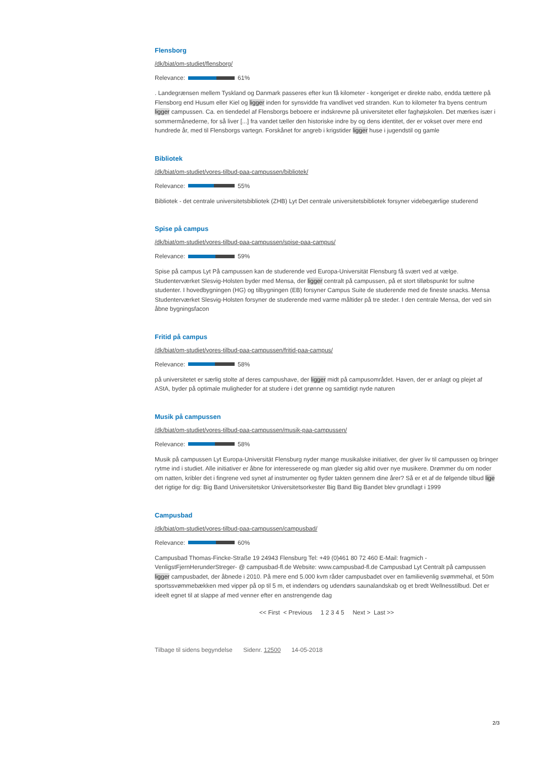Flensborg
/dk/biat/om-studiet/flensborg/
Relevance: 61%
. Landegrænsen mellem Tyskland og Danmark passeres efter kun få kilometer - kongeriget er direkte nabo, endda tættere på Flensborg end Husum eller Kiel og ligger inden for synsvidde fra vandlivet ved stranden. Kun to kilometer fra byens centrum ligger campussen. Ca. en tiendedel af Flensborgs beboere er indskrevne på universitetet eller faghøjskolen. Det mærkes især i sommermånederne, for så liver [...] fra vandet tæller den historiske indre by og dens identitet, der er vokset over mere end hundrede år, med til Flensborgs vartegn. Forskånet for angreb i krigstider ligger huse i jugendstil og gamle
Bibliotek
/dk/biat/om-studiet/vores-tilbud-paa-campussen/bibliotek/
Relevance: 55%
Bibliotek - det centrale universitetsbibliotek (ZHB) Lyt Det centrale universitetsbibliotek forsyner videbegærlige studerend
Spise på campus
/dk/biat/om-studiet/vores-tilbud-paa-campussen/spise-paa-campus/
Relevance: 59%
Spise på campus Lyt På campussen kan de studerende ved Europa-Universität Flensburg få svært ved at vælge. Studenterværket Slesvig-Holsten byder med Mensa, der ligger centralt på campussen, på et stort tilløbspunkt for sultne studenter. I hovedbygningen (HG) og tilbygningen (EB) forsyner Campus Suite de studerende med de fineste snacks. Mensa Studenterværket Slesvig-Holsten forsyner de studerende med varme måltider på tre steder. I den centrale Mensa, der ved sin åbne bygningsfacon
Fritid på campus
/dk/biat/om-studiet/vores-tilbud-paa-campussen/fritid-paa-campus/
Relevance: 58%
på universitetet er særlig stolte af deres campushave, der ligger midt på campusområdet. Haven, der er anlagt og plejet af AStA, byder på optimale muligheder for at studere i det grønne og samtidigt nyde naturen
Musik på campussen
/dk/biat/om-studiet/vores-tilbud-paa-campussen/musik-paa-campussen/
Relevance: 58%
Musik på campussen Lyt Europa-Universität Flensburg nyder mange musikalske initiativer, der giver liv til campussen og bringer rytme ind i studiet. Alle initiativer er åbne for interesserede og man glæder sig altid over nye musikere. Drømmer du om noder om natten, kribler det i fingrene ved synet af instrumenter og flyder takten gennem dine årer? Så er et af de følgende tilbud lige det rigtige for dig: Big Band Universitetskor Universitetsorkester Big Band Big Bandet blev grundlagt i 1999
Campusbad
/dk/biat/om-studiet/vores-tilbud-paa-campussen/campusbad/
Relevance: 60%
Campusbad Thomas-Fincke-Straße 19 24943 Flensburg Tel: +49 (0)461 80 72 460 E-Mail: fragmich -VenligstFjernHerunderStreger- @ campusbad-fl.de Website: www.campusbad-fl.de Campusbad Lyt Centralt på campussen ligger campusbadet, der åbnede i 2010. På mere end 5.000 kvm råder campusbadet over en familievenlig svømmehal, et 50m sportssvømmebækken med vipper på op til 5 m, et indendørs og udendørs saunalandskab og et bredt Wellnesstilbud. Det er ideelt egnet til at slappe af med venner efter en anstrengende dag
<< First < Previous 1 2 3 4 5 Next > Last >>
Tilbage til sidens begyndelse Sidenr. 12500 14-05-2018
2/3